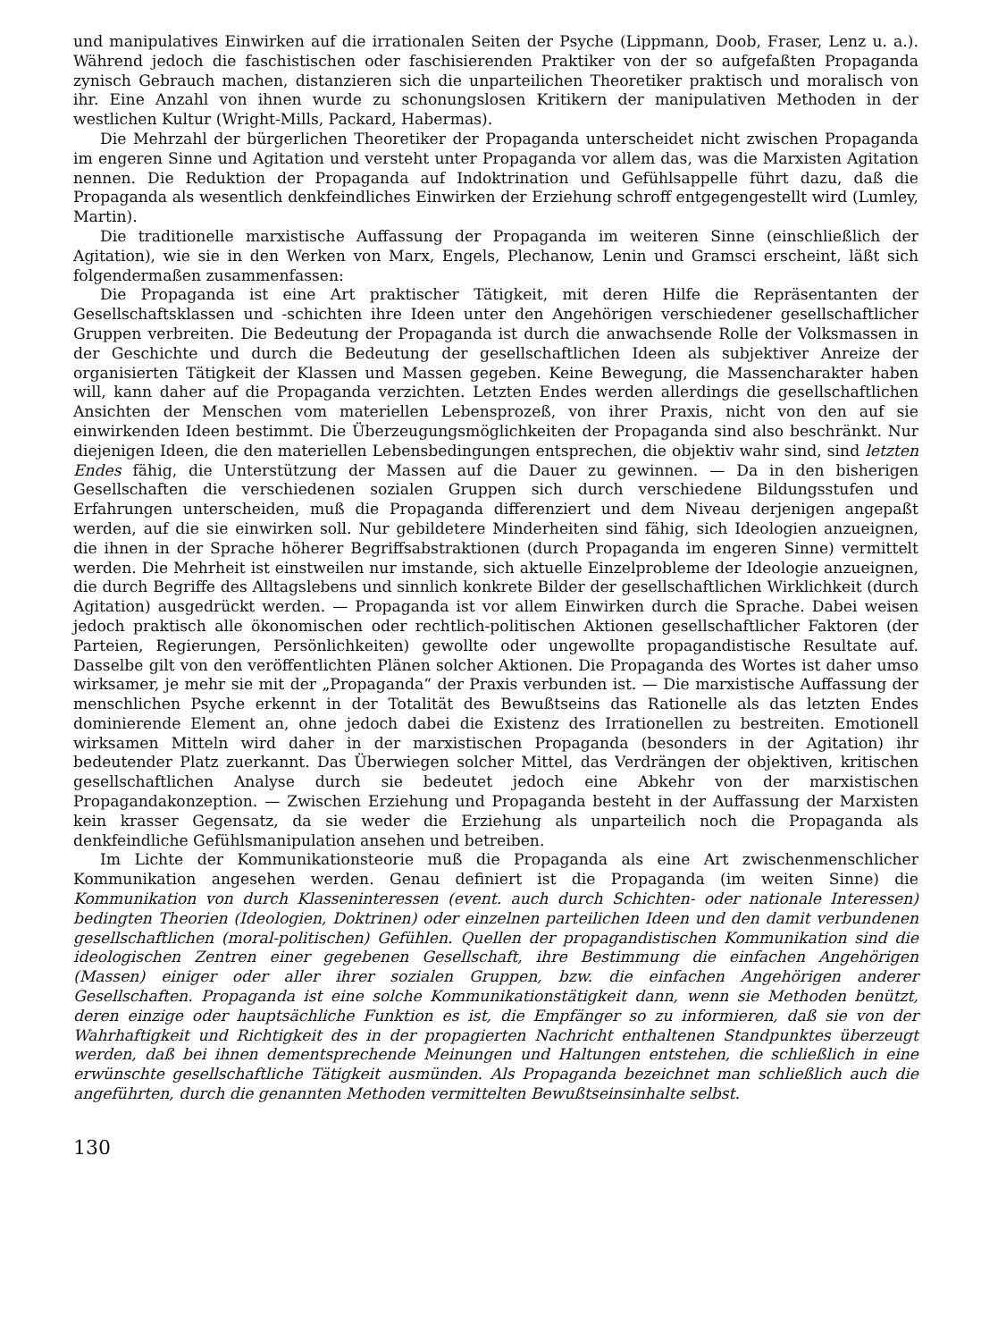und manipulatives Einwirken auf die irrationalen Seiten der Psyche (Lippmann, Doob, Fraser, Lenz u. a.). Während jedoch die faschistischen oder faschisierenden Praktiker von der so aufgefaßten Propaganda zynisch Gebrauch machen, distanzieren sich die unparteilichen Theoretiker praktisch und moralisch von ihr. Eine Anzahl von ihnen wurde zu schonungslosen Kritikern der manipulativen Methoden in der westlichen Kultur (Wright-Mills, Packard, Habermas).
Die Mehrzahl der bürgerlichen Theoretiker der Propaganda unterscheidet nicht zwischen Propaganda im engeren Sinne und Agitation und versteht unter Propaganda vor allem das, was die Marxisten Agitation nennen. Die Reduktion der Propaganda auf Indoktrination und Gefühlsappelle führt dazu, daß die Propaganda als wesentlich denkfeindliches Einwirken der Erziehung schroff entgegengestellt wird (Lumley, Martin).
Die traditionelle marxistische Auffassung der Propaganda im weiteren Sinne (einschließlich der Agitation), wie sie in den Werken von Marx, Engels, Plechanow, Lenin und Gramsci erscheint, läßt sich folgendermaßen zusammenfassen:
Die Propaganda ist eine Art praktischer Tätigkeit, mit deren Hilfe die Repräsentanten der Gesellschaftsklassen und -schichten ihre Ideen unter den Angehörigen verschiedener gesellschaftlicher Gruppen verbreiten. Die Bedeutung der Propaganda ist durch die anwachsende Rolle der Volksmassen in der Geschichte und durch die Bedeutung der gesellschaftlichen Ideen als subjektiver Anreize der organisierten Tätigkeit der Klassen und Massen gegeben. Keine Bewegung, die Massencharakter haben will, kann daher auf die Propaganda verzichten. Letzten Endes werden allerdings die gesellschaftlichen Ansichten der Menschen vom materiellen Lebensprozeß, von ihrer Praxis, nicht von den auf sie einwirkenden Ideen bestimmt. Die Überzeugungsmöglichkeiten der Propaganda sind also beschränkt. Nur diejenigen Ideen, die den materiellen Lebensbedingungen entsprechen, die objektiv wahr sind, sind letzten Endes fähig, die Unterstützung der Massen auf die Dauer zu gewinnen. — Da in den bisherigen Gesellschaften die verschiedenen sozialen Gruppen sich durch verschiedene Bildungsstufen und Erfahrungen unterscheiden, muß die Propaganda differenziert und dem Niveau derjenigen angepaßt werden, auf die sie einwirken soll. Nur gebildetere Minderheiten sind fähig, sich Ideologien anzueignen, die ihnen in der Sprache höherer Begriffsabstraktionen (durch Propaganda im engeren Sinne) vermittelt werden. Die Mehrheit ist einstweilen nur imstande, sich aktuelle Einzelprobleme der Ideologie anzueignen, die durch Begriffe des Alltagslebens und sinnlich konkrete Bilder der gesellschaftlichen Wirklichkeit (durch Agitation) ausgedrückt werden. — Propaganda ist vor allem Einwirken durch die Sprache. Dabei weisen jedoch praktisch alle ökonomischen oder rechtlich-politischen Aktionen gesellschaftlicher Faktoren (der Parteien, Regierungen, Persönlichkeiten) gewollte oder ungewollte propagandistische Resultate auf. Dasselbe gilt von den veröffentlichten Plänen solcher Aktionen. Die Propaganda des Wortes ist daher umso wirksamer, je mehr sie mit der „Propaganda“ der Praxis verbunden ist. — Die marxistische Auffassung der menschlichen Psyche erkennt in der Totalität des Bewußtseins das Rationelle als das letzten Endes dominierende Element an, ohne jedoch dabei die Existenz des Irrationellen zu bestreiten. Emotionell wirksamen Mitteln wird daher in der marxistischen Propaganda (besonders in der Agitation) ihr bedeutender Platz zuerkannt. Das Überwiegen solcher Mittel, das Verdrängen der objektiven, kritischen gesellschaftlichen Analyse durch sie bedeutet jedoch eine Abkehr von der marxistischen Propagandakonzeption. — Zwischen Erziehung und Propaganda besteht in der Auffassung der Marxisten kein krasser Gegensatz, da sie weder die Erziehung als unparteilich noch die Propaganda als denkfeindliche Gefühlsmanipulation ansehen und betreiben.
Im Lichte der Kommunikationsteorie muß die Propaganda als eine Art zwischenmenschlicher Kommunikation angesehen werden. Genau definiert ist die Propaganda (im weiten Sinne) die Kommunikation von durch Klasseninteressen (event. auch durch Schichten- oder nationale Interessen) bedingten Theorien (Ideologien, Doktrinen) oder einzelnen parteilichen Ideen und den damit verbundenen gesellschaftlichen (moral-politischen) Gefühlen. Quellen der propagandistischen Kommunikation sind die ideologischen Zentren einer gegebenen Gesellschaft, ihre Bestimmung die einfachen Angehörigen (Massen) einiger oder aller ihrer sozialen Gruppen, bzw. die einfachen Angehörigen anderer Gesellschaften. Propaganda ist eine solche Kommunikationstätigkeit dann, wenn sie Methoden benützt, deren einzige oder hauptsächliche Funktion es ist, die Empfänger so zu informieren, daß sie von der Wahrhaftigkeit und Richtigkeit des in der propagierten Nachricht enthaltenen Standpunktes überzeugt werden, daß bei ihnen dementsprechende Meinungen und Haltungen entstehen, die schließlich in eine erwünschte gesellschaftliche Tätigkeit ausmünden. Als Propaganda bezeichnet man schließlich auch die angeführten, durch die genannten Methoden vermittelten Bewußtseinsinhalte selbst.
130